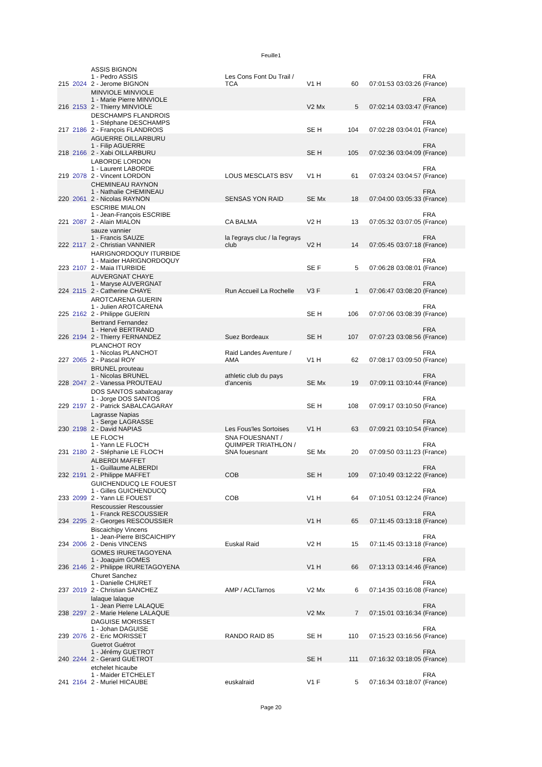Feuille1
| 215 | 2024 | ASSIS BIGNON 1 - Pedro ASSIS 2 - Jerome BIGNON | Les Cons Font Du Trail / TCA | V1 H | 60 | 07:01:53 | FRA 03:03:26 (France) |
| 216 | 2153 | MINVIOLE MINVIOLE 1 - Marie Pierre MINVIOLE 2 - Thierry MINVIOLE | | V2 Mx | 5 | 07:02:14 | FRA 03:03:47 (France) |
| 217 | 2186 | DESCHAMPS FLANDROIS 1 - Stéphane DESCHAMPS 2 - François FLANDROIS | | SE H | 104 | 07:02:28 | FRA 03:04:01 (France) |
| 218 | 2166 | AGUERRE OILLARBURU 1 - Filip AGUERRE 2 - Xabi OILLARBURU | | SE H | 105 | 07:02:36 | FRA 03:04:09 (France) |
| 219 | 2078 | LABORDE LORDON 1 - Laurent LABORDE 2 - Vincent LORDON | LOUS MESCLATS BSV | V1 H | 61 | 07:03:24 | FRA 03:04:57 (France) |
| 220 | 2061 | CHEMINEAU RAYNON 1 - Nathalie CHEMINEAU 2 - Nicolas RAYNON | SENSAS YON RAID | SE Mx | 18 | 07:04:00 | FRA 03:05:33 (France) |
| 221 | 2087 | ESCRIBE MIALON 1 - Jean-François ESCRIBE 2 - Alain MIALON | CA BALMA | V2 H | 13 | 07:05:32 | FRA 03:07:05 (France) |
| 222 | 2117 | sauze vannier 1 - Francis SAUZE 2 - Christian VANNIER | la l'egrays cluc / la l'egrays club | V2 H | 14 | 07:05:45 | FRA 03:07:18 (France) |
| 223 | 2107 | HARIGNORDOQUY ITURBIDE 1 - Maider HARIGNORDOQUY 2 - Maia ITURBIDE | | SE F | 5 | 07:06:28 | FRA 03:08:01 (France) |
| 224 | 2115 | AUVERGNAT CHAYE 1 - Maryse AUVERGNAT 2 - Catherine CHAYE | Run Accueil La Rochelle | V3 F | 1 | 07:06:47 | FRA 03:08:20 (France) |
| 225 | 2162 | AROTCARENA GUERIN 1 - Julien AROTCARENA 2 - Philippe GUERIN | | SE H | 106 | 07:07:06 | FRA 03:08:39 (France) |
| 226 | 2194 | Bertrand Fernandez 1 - Hervé BERTRAND 2 - Thierry FERNANDEZ | Suez Bordeaux | SE H | 107 | 07:07:23 | FRA 03:08:56 (France) |
| 227 | 2065 | PLANCHOT ROY 1 - Nicolas PLANCHOT 2 - Pascal ROY | Raid Landes Aventure / AMA | V1 H | 62 | 07:08:17 | FRA 03:09:50 (France) |
| 228 | 2047 | BRUNEL prouteau 1 - Nicolas BRUNEL 2 - Vanessa PROUTEAU | athletic club du pays d'ancenis | SE Mx | 19 | 07:09:11 | FRA 03:10:44 (France) |
| 229 | 2197 | DOS SANTOS sabalcagaray 1 - Jorge DOS SANTOS 2 - Patrick SABALCAGARAY | | SE H | 108 | 07:09:17 | FRA 03:10:50 (France) |
| 230 | 2198 | Lagrasse Napias 1 - Serge LAGRASSE 2 - David NAPIAS | Les Fous'les Sortoises | V1 H | 63 | 07:09:21 | FRA 03:10:54 (France) |
| 231 | 2180 | LE FLOC'H 1 - Yann LE FLOC'H 2 - Stéphanie LE FLOC'H | SNA FOUESNANT / QUIMPER TRIATHLON / SNA fouesnant | SE Mx | 20 | 07:09:50 | FRA 03:11:23 (France) |
| 232 | 2191 | ALBERDI MAFFET 1 - Guillaume ALBERDI 2 - Philippe MAFFET | COB | SE H | 109 | 07:10:49 | FRA 03:12:22 (France) |
| 233 | 2099 | GUICHENDUCQ LE FOUEST 1 - Gilles GUICHENDUCQ 2 - Yann LE FOUEST | COB | V1 H | 64 | 07:10:51 | FRA 03:12:24 (France) |
| 234 | 2295 | Rescoussier Rescoussier 1 - Franck RESCOUSSIER 2 - Georges RESCOUSSIER | | V1 H | 65 | 07:11:45 | FRA 03:13:18 (France) |
| 234 | 2006 | Biscaichipy Vincens 1 - Jean-Pierre BISCAICHIPY 2 - Denis VINCENS | Euskal Raid | V2 H | 15 | 07:11:45 | FRA 03:13:18 (France) |
| 236 | 2146 | GOMES IRURETAGOYENA 1 - Joaquim GOMES 2 - Philippe IRURETAGOYENA | | V1 H | 66 | 07:13:13 | FRA 03:14:46 (France) |
| 237 | 2019 | Churet Sanchez 1 - Danielle CHURET 2 - Christian SANCHEZ | AMP / ACLTarnos | V2 Mx | 6 | 07:14:35 | FRA 03:16:08 (France) |
| 238 | 2297 | lalaque lalaque 1 - Jean Pierre LALAQUE 2 - Marie Helene LALAQUE | | V2 Mx | 7 | 07:15:01 | FRA 03:16:34 (France) |
| 239 | 2076 | DAGUISE MORISSET 1 - Johan DAGUISE 2 - Eric MORISSET | RANDO RAID 85 | SE H | 110 | 07:15:23 | FRA 03:16:56 (France) |
| 240 | 2244 | Guetrot Guétrot 1 - Jérémy GUETROT 2 - Gerard GUÉTROT | | SE H | 111 | 07:16:32 | FRA 03:18:05 (France) |
| 241 | 2164 | etchelet hicaube 1 - Maider ETCHELET 2 - Muriel HICAUBE | euskalraid | V1 F | 5 | 07:16:34 | FRA 03:18:07 (France) |
Page 20